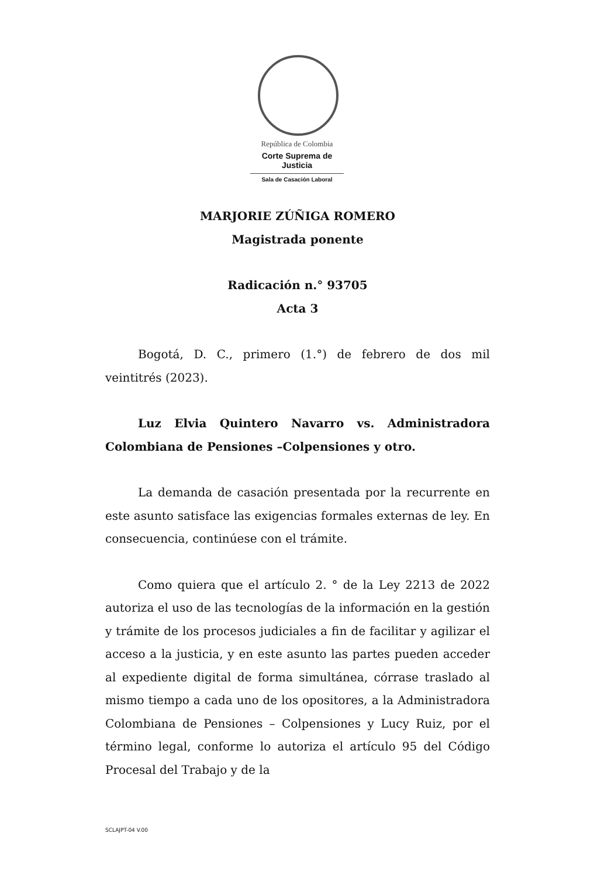República de Colombia
Corte Suprema de Justicia
Sala de Casación Laboral
MARJORIE ZÚÑIGA ROMERO
Magistrada ponente
Radicación n.° 93705
Acta 3
Bogotá, D. C., primero (1.°) de febrero de dos mil veintitrés (2023).
Luz Elvia Quintero Navarro vs. Administradora Colombiana de Pensiones –Colpensiones y otro.
La demanda de casación presentada por la recurrente en este asunto satisface las exigencias formales externas de ley. En consecuencia, continúese con el trámite.
Como quiera que el artículo 2. ° de la Ley 2213 de 2022 autoriza el uso de las tecnologías de la información en la gestión y trámite de los procesos judiciales a fin de facilitar y agilizar el acceso a la justicia, y en este asunto las partes pueden acceder al expediente digital de forma simultánea, córrase traslado al mismo tiempo a cada uno de los opositores, a la Administradora Colombiana de Pensiones – Colpensiones y Lucy Ruiz, por el término legal, conforme lo autoriza el artículo 95 del Código Procesal del Trabajo y de la
SCLAJPT-04 V.00